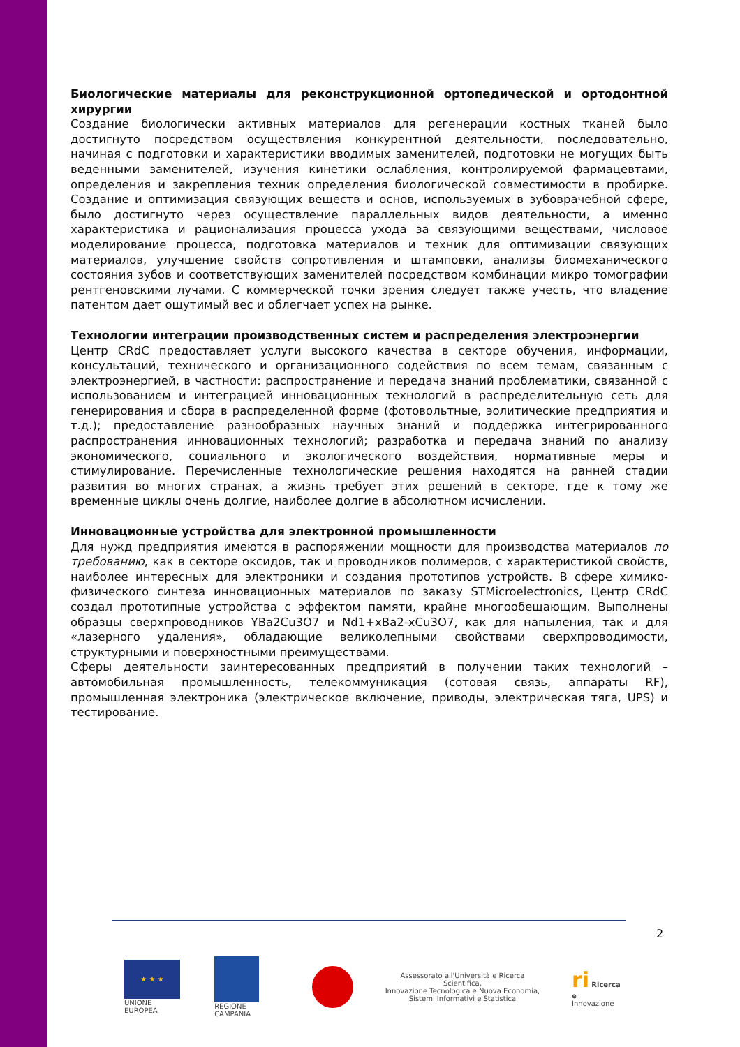Биологические материалы для реконструкционной ортопедической и ортодонтной хирургии
Создание биологически активных материалов для регенерации костных тканей было достигнуто посредством осуществления конкурентной деятельности, последовательно, начиная с подготовки и характеристики вводимых заменителей, подготовки не могущих быть веденными заменителей, изучения кинетики ослабления, контролируемой фармацевтами, определения и закрепления техник определения биологической совместимости в пробирке. Создание и оптимизация связующих веществ и основ, используемых в зубоврачебной сфере, было достигнуто через осуществление параллельных видов деятельности, а именно характеристика и рационализация процесса ухода за связующими веществами, числовое моделирование процесса, подготовка материалов и техник для оптимизации связующих материалов, улучшение свойств сопротивления и штамповки, анализы биомеханического состояния зубов и соответствующих заменителей посредством комбинации микро томографии рентгеновскими лучами. С коммерческой точки зрения следует также учесть, что владение патентом дает ощутимый вес и облегчает успех на рынке.
Технологии интеграции производственных систем и распределения электроэнергии
Центр CRdC предоставляет услуги высокого качества в секторе обучения, информации, консультаций, технического и организационного содействия по всем темам, связанным с электроэнергией, в частности: распространение и передача знаний проблематики, связанной с использованием и интеграцией инновационных технологий в распределительную сеть для генерирования и сбора в распределенной форме (фотовольтные, эолитические предприятия и т.д.); предоставление разнообразных научных знаний и поддержка интегрированного распространения инновационных технологий; разработка и передача знаний по анализу экономического, социального и экологического воздействия, нормативные меры и стимулирование. Перечисленные технологические решения находятся на ранней стадии развития во многих странах, а жизнь требует этих решений в секторе, где к тому же временные циклы очень долгие, наиболее долгие в абсолютном исчислении.
Инновационные устройства для электронной промышленности
Для нужд предприятия имеются в распоряжении мощности для производства материалов по требованию, как в секторе оксидов, так и проводников полимеров, с характеристикой свойств, наиболее интересных для электроники и создания прототипов устройств. В сфере химико-физического синтеза инновационных материалов по заказу STMicroelectronics, Центр CRdC создал прототипные устройства с эффектом памяти, крайне многообещающим. Выполнены образцы сверхпроводников YBa2Cu3O7 и Nd1+xBa2-xCu3O7, как для напыления, так и для «лазерного удаления», обладающие великолепными свойствами сверхпроводимости, структурными и поверхностными преимуществами.
Сферы деятельности заинтересованных предприятий в получении таких технологий – автомобильная промышленность, телекоммуникация (сотовая связь, аппараты RF), промышленная электроника (электрическое включение, приводы, электрическая тяга, UPS) и тестирование.
2
★ ★ ★
UNIONE EUROPEA
REGIONE CAMPANIA
Assessorato all'Università e Ricerca Scientifica,
Innovazione Tecnologica e Nuova Economia,
Sistemi Informativi e Statistica
ri Ricerca e
Innovazione